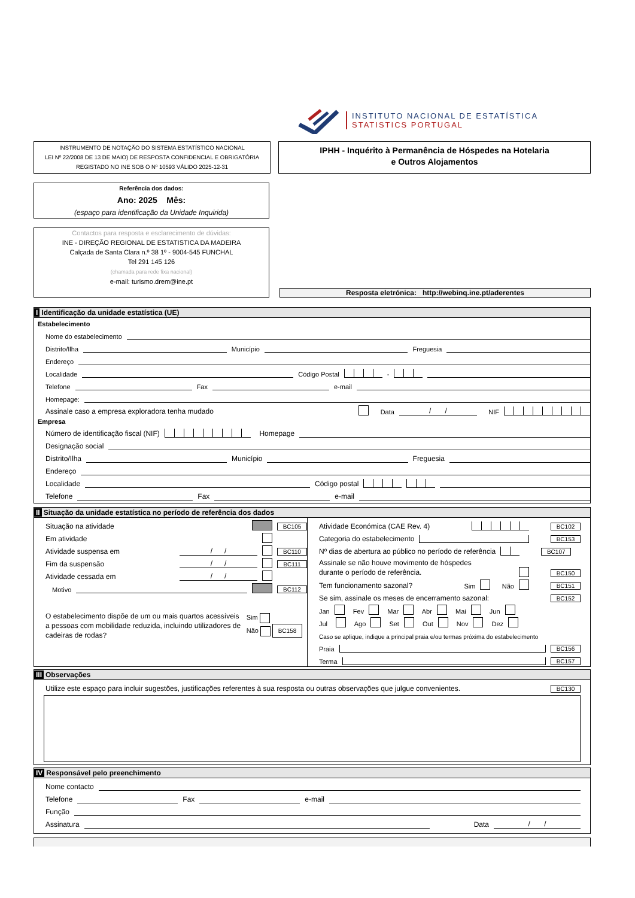INSTITUTO NACIONAL DE ESTATÍSTICA
STATISTICS PORTUGAL
INSTRUMENTO DE NOTAÇÃO DO SISTEMA ESTATÍSTICO NACIONAL
LEI Nº 22/2008 DE 13 DE MAIO) DE RESPOSTA CONFIDENCIAL E OBRIGATÓRIA
REGISTADO NO INE SOB O Nº 10593 VÁLIDO 2025-12-31
IPHH - Inquérito à Permanência de Hóspedes na Hotelaria
e Outros Alojamentos
Referência dos dados:
Ano: 2025 Mês:
(espaço para identificação da Unidade Inquirida)
Contactos para resposta e esclarecimento de dúvidas:
INE - DIREÇÃO REGIONAL DE ESTATISTICA DA MADEIRA
Calçada de Santa Clara n.º 38 1º - 9004-545 FUNCHAL
Tel 291 145 126
(chamada para rede fixa nacional)
e-mail: turismo.drem@ine.pt
Resposta eletrónica: http://webinq.ine.pt/aderentes
I Identificação da unidade estatística (UE)
Estabelecimento
Nome do estabelecimento
Distrito/Ilha Município Freguesia
Endereço
Localidade Código Postal -
Telefone Fax e-mail
Homepage:
Assinale caso a empresa exploradora tenha mudado Data / / NIF
Empresa
Número de identificação fiscal (NIF) Homepage
Designação social
Distrito/Ilha Município Freguesia
Endereço
Localidade Código postal
Telefone Fax e-mail
II Situação da unidade estatística no período de referência dos dados
Situação na atividade BC105
Em atividade
Atividade suspensa em / / BC110
Fim da suspensão / / BC111
Atividade cessada em / /
Motivo BC112
O estabelecimento dispõe de um ou mais quartos acessíveis a pessoas com mobilidade reduzida, incluindo utilizadores de cadeiras de rodas?
Sim
Não BC158
Atividade Económica (CAE Rev. 4) BC102
Categoria do estabelecimento BC153
Nº dias de abertura ao público no período de referência BC107
Assinale se não houve movimento de hóspedes
durante o período de referência. BC150
Tem funcionamento sazonal? Sim Não BC151
Se sim, assinale os meses de encerramento sazonal: BC152
Jan Fev Mar Abr Mai Jun
Jul Ago Set Out Nov Dez
Caso se aplique, indique a principal praia e/ou termas próxima do estabelecimento
Praia BC156
Terma BC157
III Observações
Utilize este espaço para incluir sugestões, justificações referentes à sua resposta ou outras observações que julgue convenientes. BC130
IV Responsável pelo preenchimento
Nome contacto
Telefone Fax e-mail
Função
Assinatura Data / /